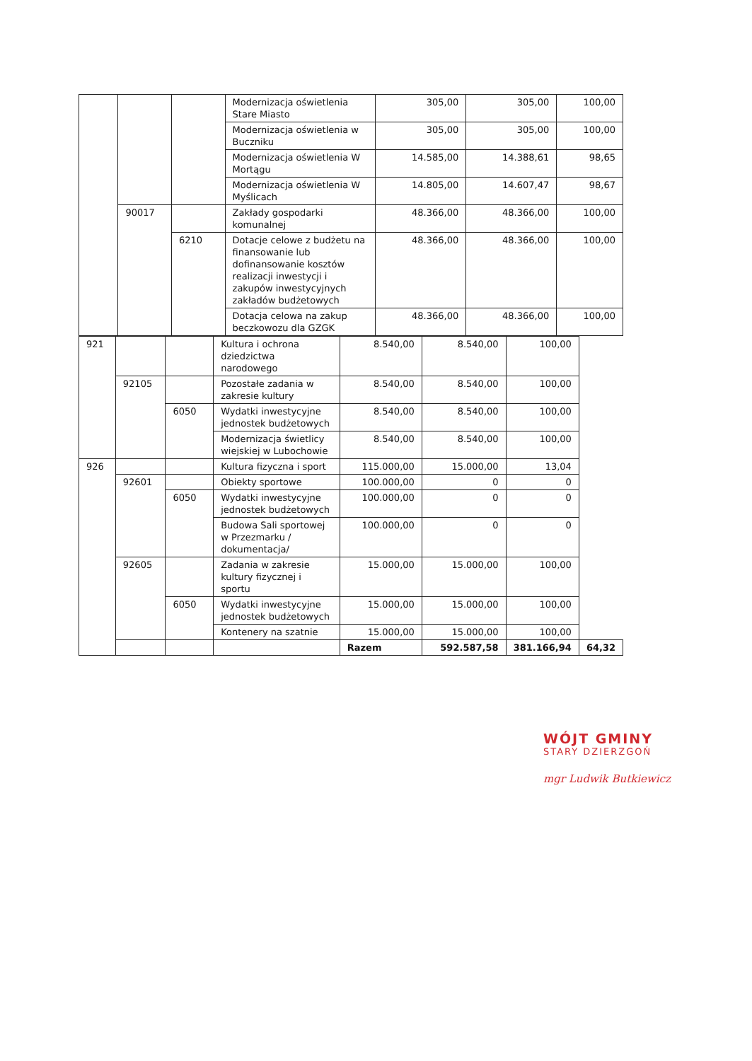| | | | Modernizacja oświetlenia Stare Miasto | 305,00 | 305,00 | 100,00 |
| | | | Modernizacja oświetlenia w Buczniku | 305,00 | 305,00 | 100,00 |
| | | | Modernizacja oświetlenia W Mortągu | 14.585,00 | 14.388,61 | 98,65 |
| | | | Modernizacja oświetlenia W Myślicach | 14.805,00 | 14.607,47 | 98,67 |
| | 90017 | | Zakłady gospodarki komunalnej | 48.366,00 | 48.366,00 | 100,00 |
| | | 6210 | Dotacje celowe z budżetu na finansowanie lub dofinansowanie kosztów realizacji inwestycji i zakupów inwestycyjnych zakładów budżetowych | 48.366,00 | 48.366,00 | 100,00 |
| | | | Dotacja celowa na zakup beczkowozu dla GZGK | 48.366,00 | 48.366,00 | 100,00 |
| 921 | | | Kultura i ochrona dziedzictwa narodowego | 8.540,00 | 8.540,00 | 100,00 | |
| | 92105 | | Pozostałe zadania w zakresie kultury | 8.540,00 | 8.540,00 | 100,00 | |
| | | 6050 | Wydatki inwestycyjne jednostek budżetowych | 8.540,00 | 8.540,00 | 100,00 | |
| | | | Modernizacja świetlicy wiejskiej w Lubochowie | 8.540,00 | 8.540,00 | 100,00 | |
| 926 | | | Kultura fizyczna i sport | 115.000,00 | 15.000,00 | 13,04 | |
| | 92601 | | Obiekty sportowe | 100.000,00 | 0 | 0 | |
| | | 6050 | Wydatki inwestycyjne jednostek budżetowych | 100.000,00 | 0 | 0 | |
| | | | Budowa Sali sportowej w Przezmarku / dokumentacja/ | 100.000,00 | 0 | 0 | |
| | 92605 | | Zadania w zakresie kultury fizycznej i sportu | 15.000,00 | 15.000,00 | 100,00 | |
| | | 6050 | Wydatki inwestycyjne jednostek budżetowych | 15.000,00 | 15.000,00 | 100,00 | |
| | | | Kontenery na szatnie | 15.000,00 | 15.000,00 | 100,00 | |
| | | | | Razem | 592.587,58 | 381.166,94 | 64,32 |
WÓJT GMINY
STARY DZIERZGOŃ
mgr Ludwik Butkiewicz